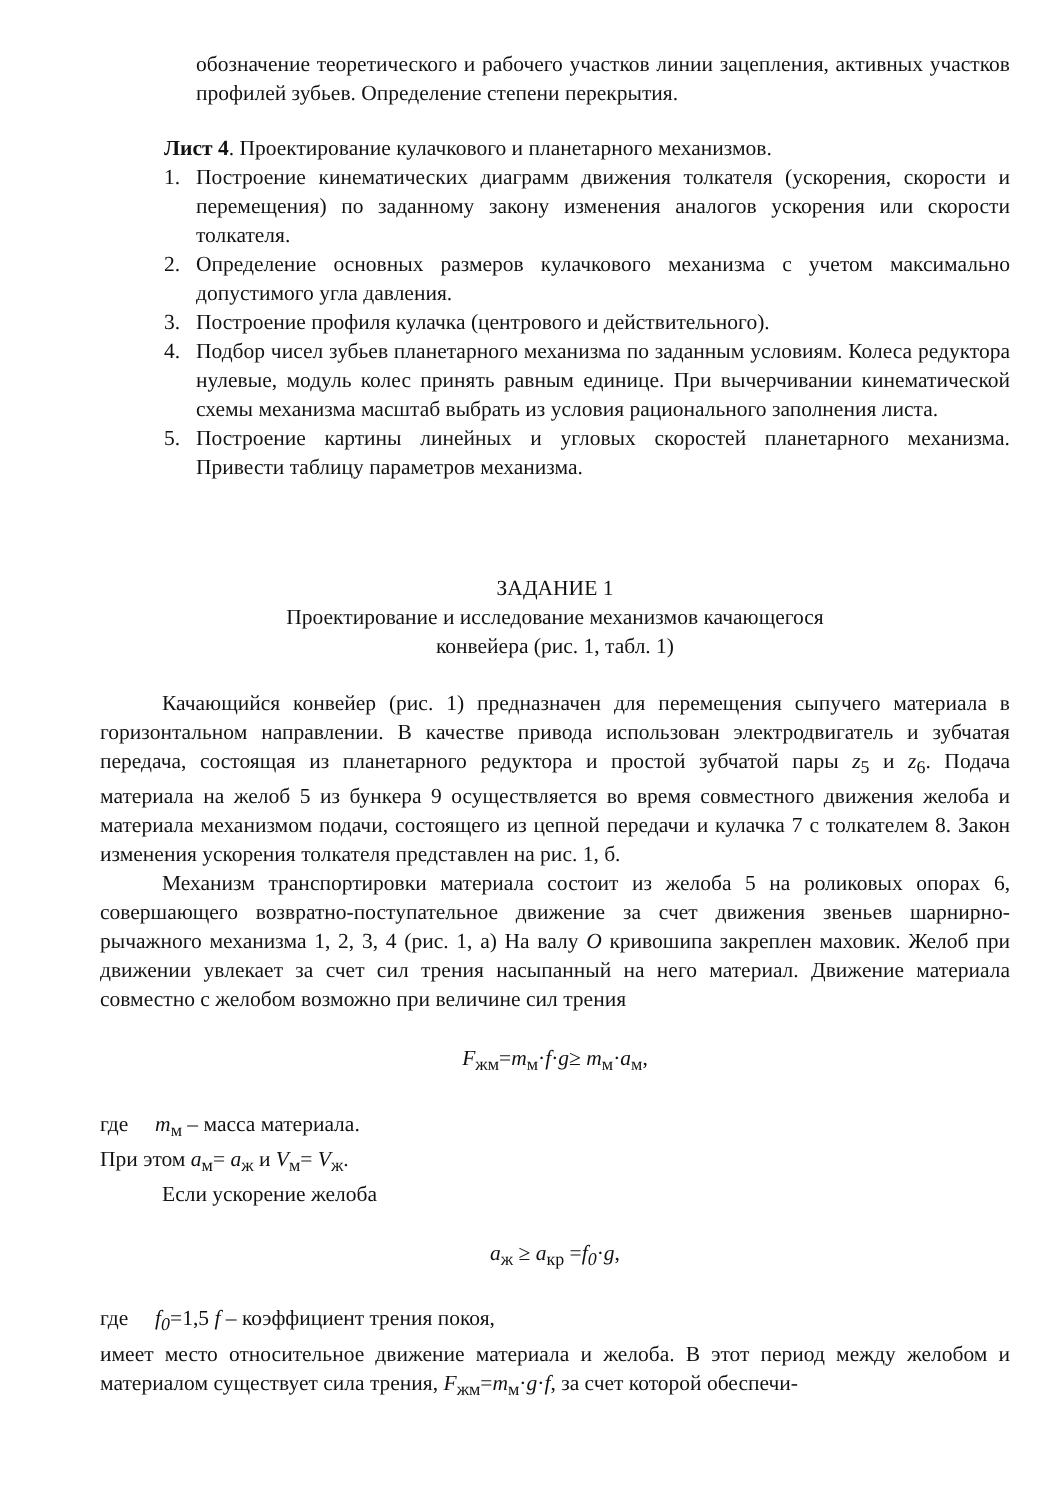обозначение теоретического и рабочего участков линии зацепления, активных участков профилей зубьев. Определение степени перекрытия.
Лист 4. Проектирование кулачкового и планетарного механизмов.
1. Построение кинематических диаграмм движения толкателя (ускорения, скорости и перемещения) по заданному закону изменения аналогов ускорения или скорости толкателя.
2. Определение основных размеров кулачкового механизма с учетом максимально допустимого угла давления.
3. Построение профиля кулачка (центрового и действительного).
4. Подбор чисел зубьев планетарного механизма по заданным условиям. Колеса редуктора нулевые, модуль колес принять равным единице. При вычерчивании кинематической схемы механизма масштаб выбрать из условия рационального заполнения листа.
5. Построение картины линейных и угловых скоростей планетарного механизма. Привести таблицу параметров механизма.
ЗАДАНИЕ 1
Проектирование и исследование механизмов качающегося
конвейера (рис. 1, табл. 1)
Качающийся конвейер (рис. 1) предназначен для перемещения сыпучего материала в горизонтальном направлении. В качестве привода использован электродвигатель и зубчатая передача, состоящая из планетарного редуктора и простой зубчатой пары z<sub>5</sub> и z<sub>6</sub>. Подача материала на желоб 5 из бункера 9 осуществляется во время совместного движения желоба и материала механизмом подачи, состоящего из цепной передачи и кулачка 7 с толкателем 8. Закон изменения ускорения толкателя представлен на рис. 1, б.
Механизм транспортировки материала состоит из желоба 5 на роликовых опорах 6, совершающего возвратно-поступательное движение за счет движения звеньев шарнирно-рычажного механизма 1, 2, 3, 4 (рис. 1, а) На валу O кривошипа закреплен маховик. Желоб при движении увлекает за счет сил трения насыпанный на него материал. Движение материала совместно с желобом возможно при величине сил трения
F<sub>жм</sub>=m<sub>м</sub>·f·g≥ m<sub>м</sub>·a<sub>м</sub>,
где m<sub>м</sub> – масса материала.
При этом a<sub>м</sub>= a<sub>ж</sub> и V<sub>м</sub>= V<sub>ж</sub>.
Если ускорение желоба
a<sub>ж</sub> ≥ a<sub>кр</sub> =f<sub>0</sub>·g,
где f<sub>0</sub>=1,5 f – коэффициент трения покоя,
имеет место относительное движение материала и желоба. В этот период между желобом и материалом существует сила трения, F<sub>жм</sub>=m<sub>м</sub>·g·f, за счет которой обеспечи-